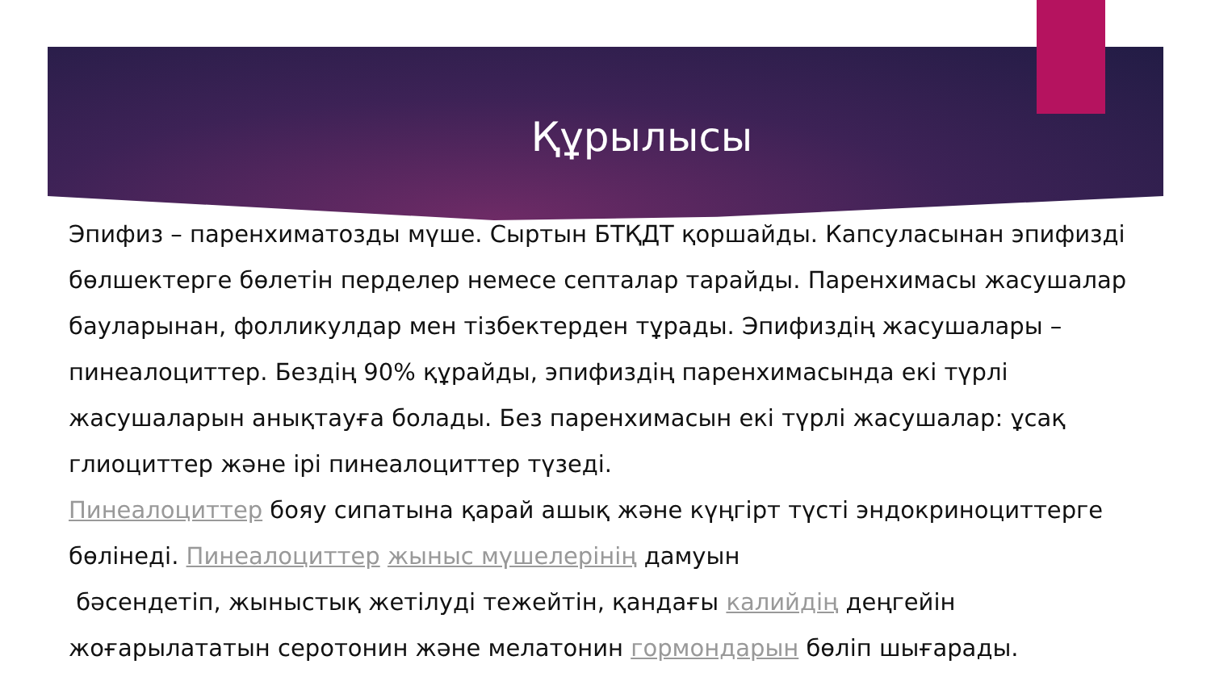Құрылысы
Эпифиз – паренхиматозды мүше. Сыртын БТҚДТ қоршайды. Капсуласынан эпифизді бөлшектерге бөлетін перделер немесе септалар тарайды. Паренхимасы жасушалар бауларынан, фолликулдар мен тізбектерден тұрады. Эпифиздің жасушалары – пинеалоциттер. Бездің 90% құрайды, эпифиздің паренхимасында екі түрлі жасушаларын анықтауға болады. Без паренхимасын екі түрлі жасушалар: ұсақ глиоциттер және ірі пинеалоциттер түзеді.
Пинеалоциттер бояу сипатына қарай ашық және күңгірт түсті эндокриноциттерге бөлінеді. Пинеалоциттер жыныс мүшелерінің дамуын
бәсендетіп, жыныстық жетілуді тежейтін, қандағы калийдің деңгейін жоғарылататын серотонин және мелатонин гормондарын бөліп шығарады.